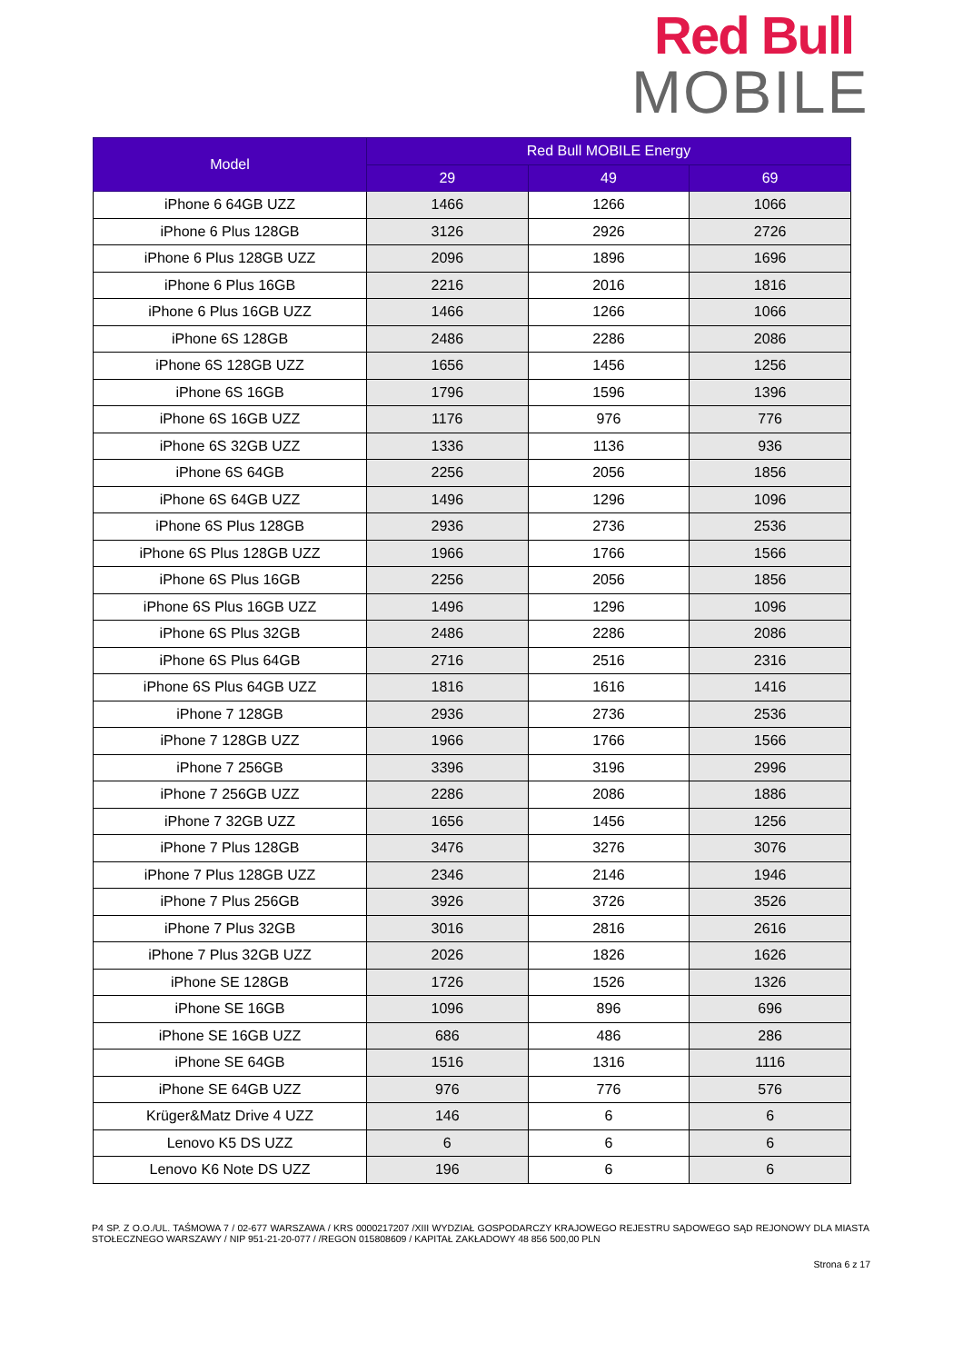Red Bull
MOBILE
| Model | Red Bull MOBILE Energy | | |
| --- | --- | --- | --- |
| | 29 | 49 | 69 |
| iPhone 6 64GB UZZ | 1466 | 1266 | 1066 |
| iPhone 6 Plus 128GB | 3126 | 2926 | 2726 |
| iPhone 6 Plus 128GB UZZ | 2096 | 1896 | 1696 |
| iPhone 6 Plus 16GB | 2216 | 2016 | 1816 |
| iPhone 6 Plus 16GB UZZ | 1466 | 1266 | 1066 |
| iPhone 6S 128GB | 2486 | 2286 | 2086 |
| iPhone 6S 128GB UZZ | 1656 | 1456 | 1256 |
| iPhone 6S 16GB | 1796 | 1596 | 1396 |
| iPhone 6S 16GB UZZ | 1176 | 976 | 776 |
| iPhone 6S 32GB UZZ | 1336 | 1136 | 936 |
| iPhone 6S 64GB | 2256 | 2056 | 1856 |
| iPhone 6S 64GB UZZ | 1496 | 1296 | 1096 |
| iPhone 6S Plus 128GB | 2936 | 2736 | 2536 |
| iPhone 6S Plus 128GB UZZ | 1966 | 1766 | 1566 |
| iPhone 6S Plus 16GB | 2256 | 2056 | 1856 |
| iPhone 6S Plus 16GB UZZ | 1496 | 1296 | 1096 |
| iPhone 6S Plus 32GB | 2486 | 2286 | 2086 |
| iPhone 6S Plus 64GB | 2716 | 2516 | 2316 |
| iPhone 6S Plus 64GB UZZ | 1816 | 1616 | 1416 |
| iPhone 7 128GB | 2936 | 2736 | 2536 |
| iPhone 7 128GB UZZ | 1966 | 1766 | 1566 |
| iPhone 7 256GB | 3396 | 3196 | 2996 |
| iPhone 7 256GB UZZ | 2286 | 2086 | 1886 |
| iPhone 7 32GB UZZ | 1656 | 1456 | 1256 |
| iPhone 7 Plus 128GB | 3476 | 3276 | 3076 |
| iPhone 7 Plus 128GB UZZ | 2346 | 2146 | 1946 |
| iPhone 7 Plus 256GB | 3926 | 3726 | 3526 |
| iPhone 7 Plus 32GB | 3016 | 2816 | 2616 |
| iPhone 7 Plus 32GB UZZ | 2026 | 1826 | 1626 |
| iPhone SE 128GB | 1726 | 1526 | 1326 |
| iPhone SE 16GB | 1096 | 896 | 696 |
| iPhone SE 16GB UZZ | 686 | 486 | 286 |
| iPhone SE 64GB | 1516 | 1316 | 1116 |
| iPhone SE 64GB UZZ | 976 | 776 | 576 |
| Krüger&Matz Drive 4 UZZ | 146 | 6 | 6 |
| Lenovo K5 DS UZZ | 6 | 6 | 6 |
| Lenovo K6 Note DS UZZ | 196 | 6 | 6 |
P4 SP. Z O.O./UL. TAŚMOWA 7 / 02-677 WARSZAWA / KRS 0000217207 /XIII WYDZIAŁ GOSPODARCZY KRAJOWEGO REJESTRU SĄDOWEGO SĄD REJONOWY DLA MIASTA STOŁECZNEGO WARSZAWY / NIP 951-21-20-077 / /REGON 015808609 / KAPITAŁ ZAKŁADOWY 48 856 500,00 PLN
Strona 6 z 17